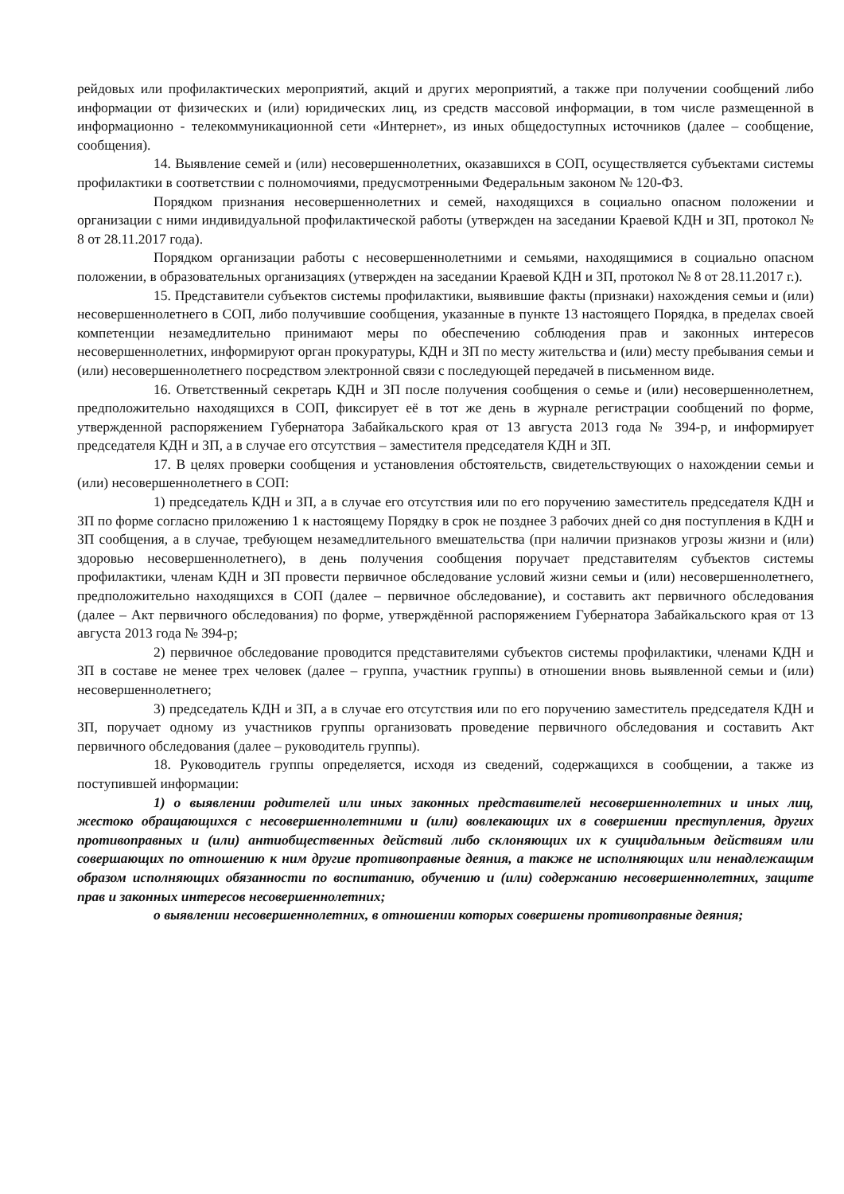рейдовых или профилактических мероприятий, акций и других мероприятий, а также при получении сообщений либо информации от физических и (или) юридических лиц, из средств массовой информации, в том числе размещенной в информационно - телекоммуникационной сети «Интернет», из иных общедоступных источников (далее – сообщение, сообщения).
14. Выявление семей и (или) несовершеннолетних, оказавшихся в СОП, осуществляется субъектами системы профилактики в соответствии с полномочиями, предусмотренными Федеральным законом № 120-ФЗ.
Порядком признания несовершеннолетних и семей, находящихся в социально опасном положении и организации с ними индивидуальной профилактической работы (утвержден на заседании Краевой КДН и ЗП, протокол № 8 от 28.11.2017 года).
Порядком организации работы с несовершеннолетними и семьями, находящимися в социально опасном положении, в образовательных организациях (утвержден на заседании Краевой КДН и ЗП, протокол № 8 от 28.11.2017 г.).
15. Представители субъектов системы профилактики, выявившие факты (признаки) нахождения семьи и (или) несовершеннолетнего в СОП, либо получившие сообщения, указанные в пункте 13 настоящего Порядка, в пределах своей компетенции незамедлительно принимают меры по обеспечению соблюдения прав и законных интересов несовершеннолетних, информируют орган прокуратуры, КДН и ЗП по месту жительства и (или) месту пребывания семьи и (или) несовершеннолетнего посредством электронной связи с последующей передачей в письменном виде.
16. Ответственный секретарь КДН и ЗП после получения сообщения о семье и (или) несовершеннолетнем, предположительно находящихся в СОП, фиксирует её в тот же день в журнале регистрации сообщений по форме, утвержденной распоряжением Губернатора Забайкальского края от 13 августа 2013 года № 394-р, и информирует председателя КДН и ЗП, а в случае его отсутствия – заместителя председателя КДН и ЗП.
17. В целях проверки сообщения и установления обстоятельств, свидетельствующих о нахождении семьи и (или) несовершеннолетнего в СОП:
1) председатель КДН и ЗП, а в случае его отсутствия или по его поручению заместитель председателя КДН и ЗП по форме согласно приложению 1 к настоящему Порядку в срок не позднее 3 рабочих дней со дня поступления в КДН и ЗП сообщения, а в случае, требующем незамедлительного вмешательства (при наличии признаков угрозы жизни и (или) здоровью несовершеннолетнего), в день получения сообщения поручает представителям субъектов системы профилактики, членам КДН и ЗП провести первичное обследование условий жизни семьи и (или) несовершеннолетнего, предположительно находящихся в СОП (далее – первичное обследование), и составить акт первичного обследования (далее – Акт первичного обследования) по форме, утверждённой распоряжением Губернатора Забайкальского края от 13 августа 2013 года № 394-р;
2) первичное обследование проводится представителями субъектов системы профилактики, членами КДН и ЗП в составе не менее трех человек (далее – группа, участник группы) в отношении вновь выявленной семьи и (или) несовершеннолетнего;
3) председатель КДН и ЗП, а в случае его отсутствия или по его поручению заместитель председателя КДН и ЗП, поручает одному из участников группы организовать проведение первичного обследования и составить Акт первичного обследования (далее – руководитель группы).
18. Руководитель группы определяется, исходя из сведений, содержащихся в сообщении, а также из поступившей информации:
1) о выявлении родителей или иных законных представителей несовершеннолетних и иных лиц, жестоко обращающихся с несовершеннолетними и (или) вовлекающих их в совершении преступления, других противоправных и (или) антиобщественных действий либо склоняющих их к суицидальным действиям или совершающих по отношению к ним другие противоправные деяния, а также не исполняющих или ненадлежащим образом исполняющих обязанности по воспитанию, обучению и (или) содержанию несовершеннолетних, защите прав и законных интересов несовершеннолетних;
о выявлении несовершеннолетних, в отношении которых совершены противоправные деяния;